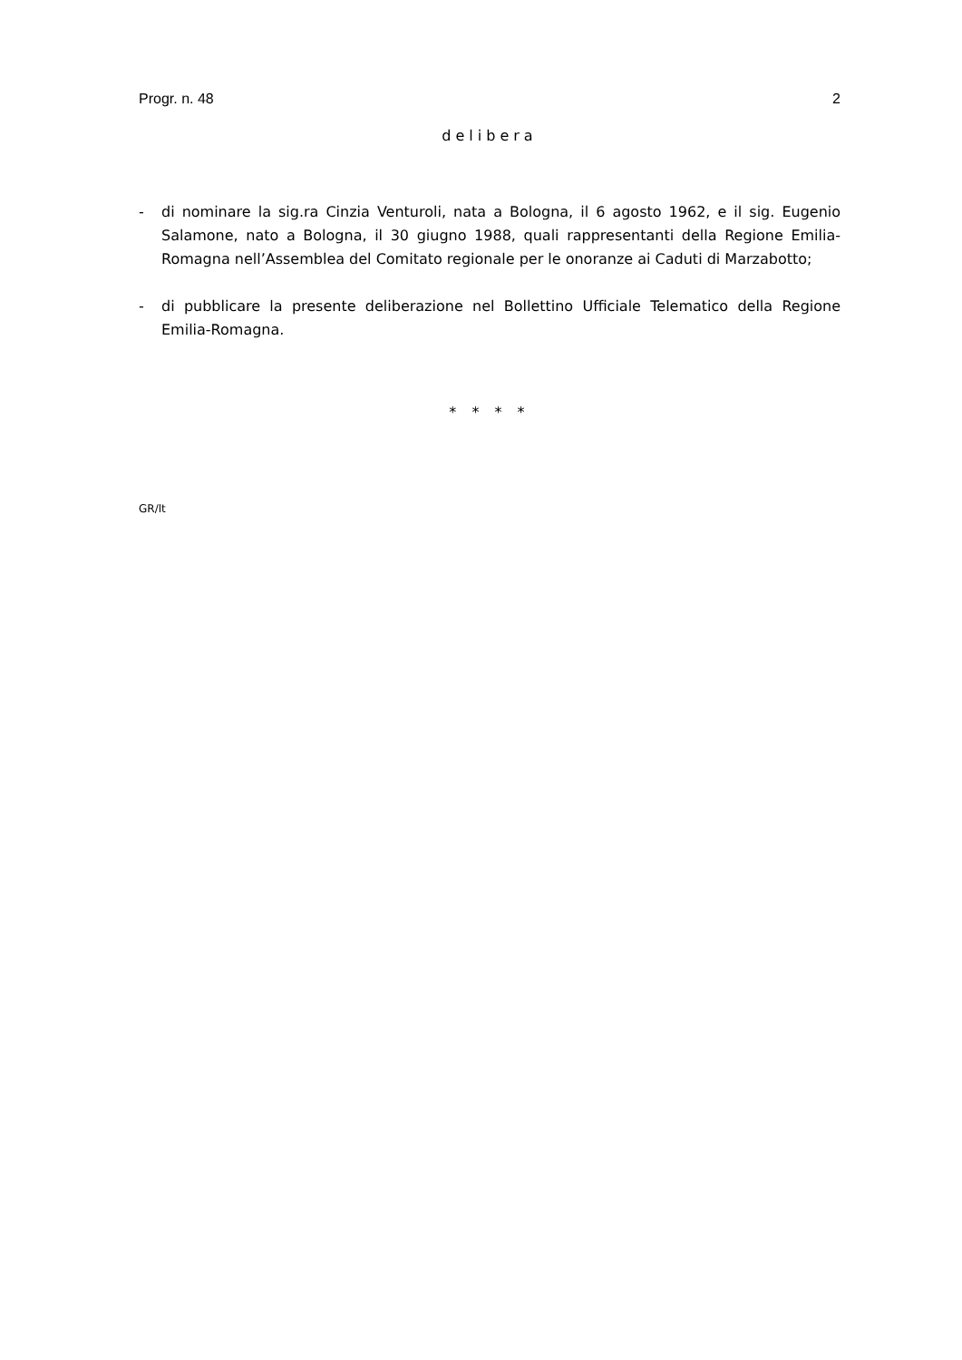Progr. n. 48 2
delibera
- di nominare la sig.ra Cinzia Venturoli, nata a Bologna, il 6 agosto 1962, e il sig. Eugenio Salamone, nato a Bologna, il 30 giugno 1988, quali rappresentanti della Regione Emilia-Romagna nell’Assemblea del Comitato regionale per le onoranze ai Caduti di Marzabotto;
- di pubblicare la presente deliberazione nel Bollettino Ufficiale Telematico della Regione Emilia-Romagna.
* * * *
GR/lt